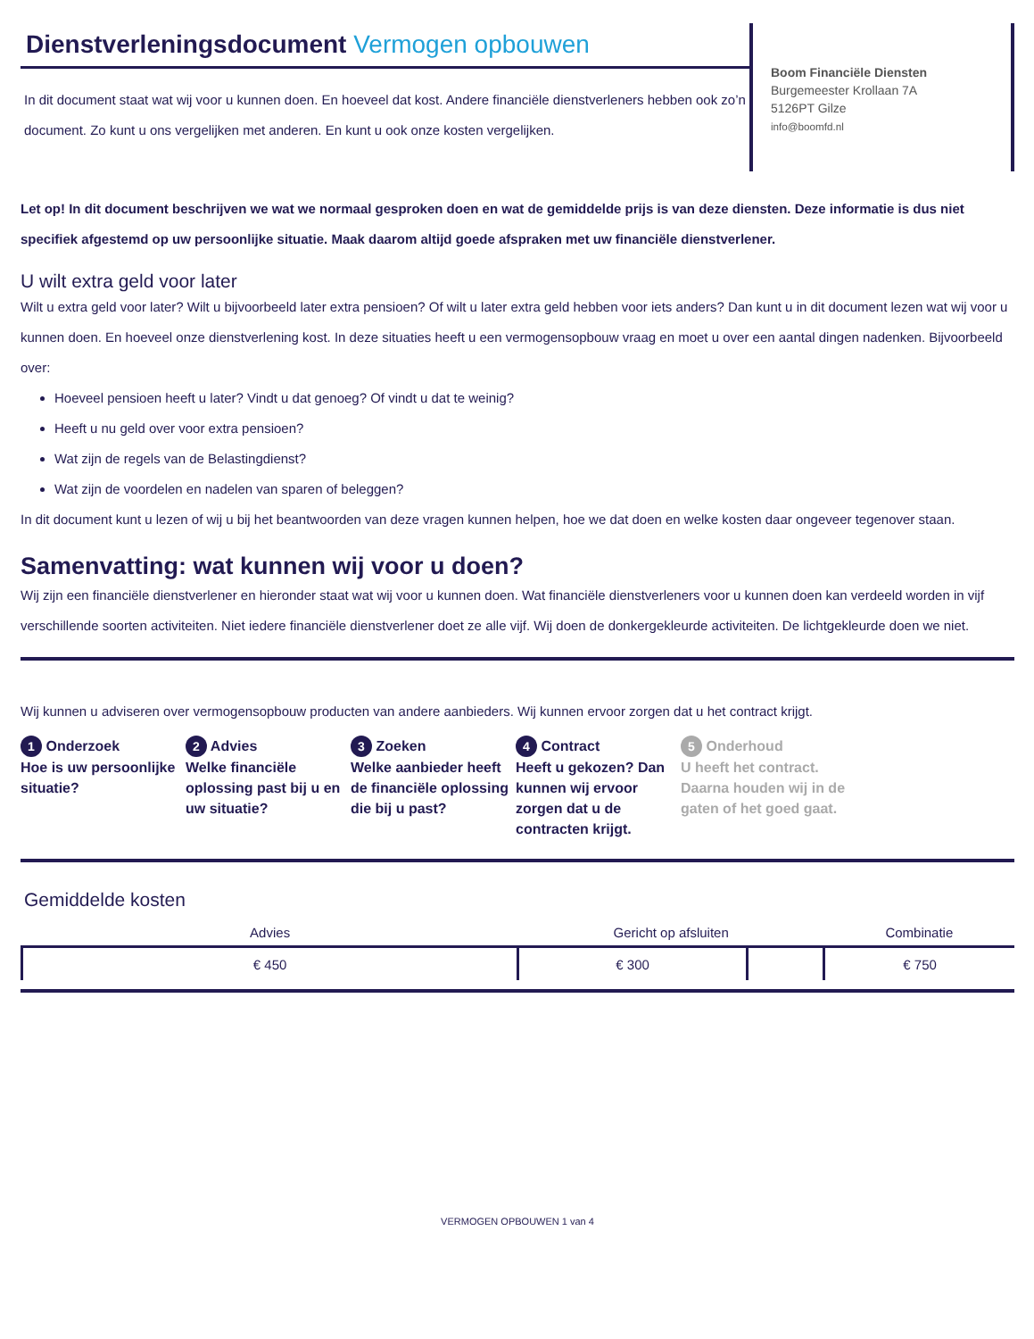Dienstverleningsdocument Vermogen opbouwen
In dit document staat wat wij voor u kunnen doen. En hoeveel dat kost. Andere financiële dienstverleners hebben ook zo’n document. Zo kunt u ons vergelijken met anderen. En kunt u ook onze kosten vergelijken.
Boom Financiële Diensten
Burgemeester Krollaan 7A
5126PT Gilze
info@boomfd.nl
Let op! In dit document beschrijven we wat we normaal gesproken doen en wat de gemiddelde prijs is van deze diensten. Deze informatie is dus niet specifiek afgestemd op uw persoonlijke situatie. Maak daarom altijd goede afspraken met uw financiële dienstverlener.
U wilt extra geld voor later
Wilt u extra geld voor later? Wilt u bijvoorbeeld later extra pensioen? Of wilt u later extra geld hebben voor iets anders? Dan kunt u in dit document lezen wat wij voor u kunnen doen. En hoeveel onze dienstverlening kost. In deze situaties heeft u een vermogensopbouw vraag en moet u over een aantal dingen nadenken. Bijvoorbeeld over:
Hoeveel pensioen heeft u later? Vindt u dat genoeg? Of vindt u dat te weinig?
Heeft u nu geld over voor extra pensioen?
Wat zijn de regels van de Belastingdienst?
Wat zijn de voordelen en nadelen van sparen of beleggen?
In dit document kunt u lezen of wij u bij het beantwoorden van deze vragen kunnen helpen, hoe we dat doen en welke kosten daar ongeveer tegenover staan.
Samenvatting: wat kunnen wij voor u doen?
Wij zijn een financiële dienstverlener en hieronder staat wat wij voor u kunnen doen. Wat financiële dienstverleners voor u kunnen doen kan verdeeld worden in vijf verschillende soorten activiteiten. Niet iedere financiële dienstverlener doet ze alle vijf. Wij doen de donkergekleurde activiteiten. De lichtgekleurde doen we niet.
Wij kunnen u adviseren over vermogensopbouw producten van andere aanbieders. Wij kunnen ervoor zorgen dat u het contract krijgt.
1 Onderzoek
Hoe is uw persoonlijke situatie?
2 Advies
Welke financiële oplossing past bij u en uw situatie?
3 Zoeken
Welke aanbieder heeft de financiële oplossing die bij u past?
4 Contract
Heeft u gekozen? Dan kunnen wij ervoor zorgen dat u de contracten krijgt.
5 Onderhoud
U heeft het contract. Daarna houden wij in de gaten of het goed gaat.
Gemiddelde kosten
| Advies | Gericht op afsluiten | | Combinatie |
| --- | --- | --- | --- |
| € 450 | € 300 | | € 750 |
VERMOGEN OPBOUWEN 1 van 4